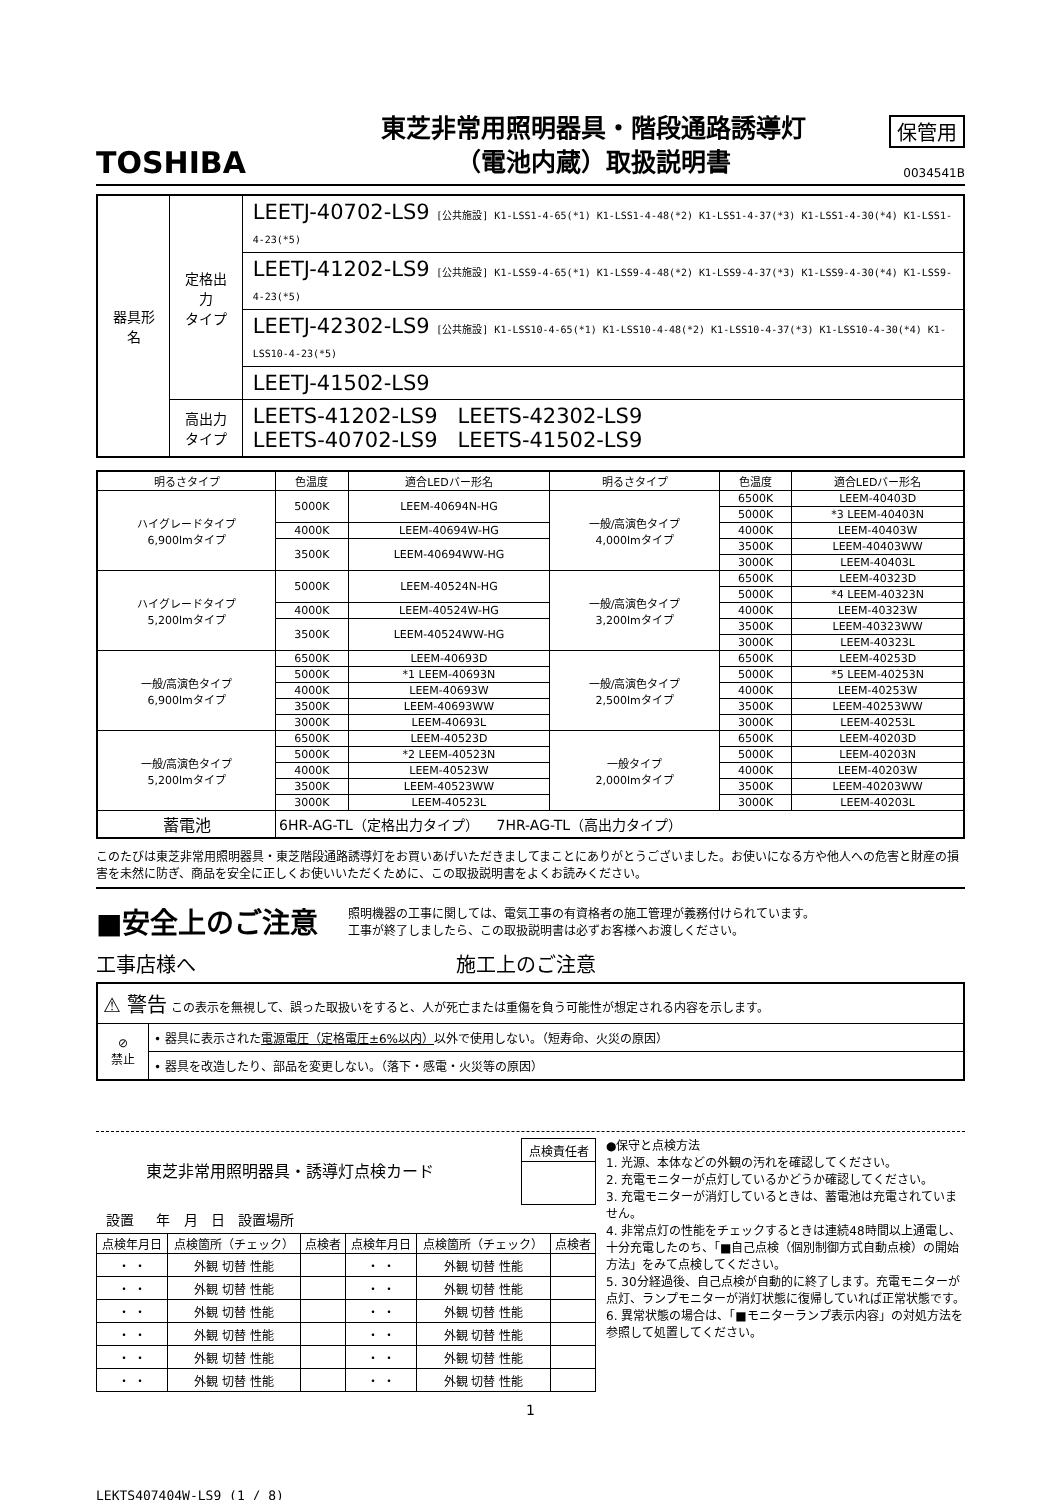TOSHIBA
東芝非常用照明器具・階段通路誘導灯
（電池内蔵）取扱説明書
保管用
0034541B
| 器具形名 | 定格出力 タイプ | LEETJ-40702-LS9 [公共施設] K1-LSS1-4-65(*1) K1-LSS1-4-48(*2) K1-LSS1-4-37(*3) K1-LSS1-4-30(*4) K1-LSS1-4-23(*5) |
| | | LEETJ-41202-LS9 [公共施設] K1-LSS9-4-65(*1) K1-LSS9-4-48(*2) K1-LSS9-4-37(*3) K1-LSS9-4-30(*4) K1-LSS9-4-23(*5) |
| | | LEETJ-42302-LS9 [公共施設] K1-LSS10-4-65(*1) K1-LSS10-4-48(*2) K1-LSS10-4-37(*3) K1-LSS10-4-30(*4) K1-LSS10-4-23(*5) |
| | | LEETJ-41502-LS9 |
| | 高出力 タイプ | LEETS-41202-LS9 LEETS-42302-LS9 LEETS-40702-LS9 LEETS-41502-LS9 |
| 明るさタイプ | 色温度 | 適合LEDバー形名 | 明るさタイプ | 色温度 | 適合LEDバー形名 |
| --- | --- | --- | --- | --- | --- |
| ハイグレードタイプ 6,900lmタイプ | 5000K | LEEM-40694N-HG | 一般/高演色タイプ 4,000lmタイプ | 6500K | LEEM-40403D |
| | | | | 5000K | *3 LEEM-40403N |
| | 4000K | LEEM-40694W-HG | | 4000K | LEEM-40403W |
| | 3500K | LEEM-40694WW-HG | | 3500K | LEEM-40403WW |
| | | | | 3000K | LEEM-40403L |
| ハイグレードタイプ 5,200lmタイプ | 5000K | LEEM-40524N-HG | 一般/高演色タイプ 3,200lmタイプ | 6500K | LEEM-40323D |
| | | | | 5000K | *4 LEEM-40323N |
| | 4000K | LEEM-40524W-HG | | 4000K | LEEM-40323W |
| | 3500K | LEEM-40524WW-HG | | 3500K | LEEM-40323WW |
| | | | | 3000K | LEEM-40323L |
| 一般/高演色タイプ 6,900lmタイプ | 6500K | LEEM-40693D | 一般/高演色タイプ 2,500lmタイプ | 6500K | LEEM-40253D |
| | 5000K | *1 LEEM-40693N | | 5000K | *5 LEEM-40253N |
| | 4000K | LEEM-40693W | | 4000K | LEEM-40253W |
| | 3500K | LEEM-40693WW | | 3500K | LEEM-40253WW |
| | 3000K | LEEM-40693L | | 3000K | LEEM-40253L |
| 一般/高演色タイプ 5,200lmタイプ | 6500K | LEEM-40523D | 一般タイプ 2,000lmタイプ | 6500K | LEEM-40203D |
| | 5000K | *2 LEEM-40523N | | 5000K | LEEM-40203N |
| | 4000K | LEEM-40523W | | 4000K | LEEM-40203W |
| | 3500K | LEEM-40523WW | | 3500K | LEEM-40203WW |
| | 3000K | LEEM-40523L | | 3000K | LEEM-40203L |
| 蓄電池 | 6HR-AG-TL（定格出力タイプ） 7HR-AG-TL（高出力タイプ） | | | | |
このたびは東芝非常用照明器具・東芝階段通路誘導灯をお買いあげいただきましてまことにありがとうございました。お使いになる方や他人への危害と財産の損害を未然に防ぎ、商品を安全に正しくお使いいただくために、この取扱説明書をよくお読みください。
■安全上のご注意
照明機器の工事に関しては、電気工事の有資格者の施工管理が義務付けられています。
工事が終了しましたら、この取扱説明書は必ずお客様へお渡しください。
工事店様へ 施工上のご注意
| ⚠ 警告 この表示を無視して、誤った取扱いをすると、人が死亡または重傷を負う可能性が想定される内容を示します。 | |
| ⊘ 禁止 | • 器具に表示された 電源電圧（定格電圧±6%以内） 以外で使用しない。（短寿命、火災の原因） |
| | • 器具を改造したり、部品を変更しない。（落下・感電・火災等の原因） |
東芝非常用照明器具・誘導灯点検カード
| 点検責任者 |
設置 年 月 日 設置場所
| 点検年月日 | 点検箇所（チェック） | 点検者 | 点検年月日 | 点検箇所（チェック） | 点検者 |
| --- | --- | --- | --- | --- | --- |
| ・ ・ | 外観 切替 性能 | | ・ ・ | 外観 切替 性能 | |
| ・ ・ | 外観 切替 性能 | | ・ ・ | 外観 切替 性能 | |
| ・ ・ | 外観 切替 性能 | | ・ ・ | 外観 切替 性能 | |
| ・ ・ | 外観 切替 性能 | | ・ ・ | 外観 切替 性能 | |
| ・ ・ | 外観 切替 性能 | | ・ ・ | 外観 切替 性能 | |
| ・ ・ | 外観 切替 性能 | | ・ ・ | 外観 切替 性能 | |
●保守と点検方法
1. 光源、本体などの外観の汚れを確認してください。
2. 充電モニターが点灯しているかどうか確認してください。
3. 充電モニターが消灯しているときは、蓄電池は充電されていません。
4. 非常点灯の性能をチェックするときは連続48時間以上通電し、十分充電したのち、「■自己点検（個別制御方式自動点検）の開始方法」をみて点検してください。
5. 30分経過後、自己点検が自動的に終了します。充電モニターが点灯、ランプモニターが消灯状態に復帰していれば正常状態です。
6. 異常状態の場合は、「■モニターランプ表示内容」の対処方法を参照して処置してください。
1
LEKTS407404W-LS9 (1 / 8)